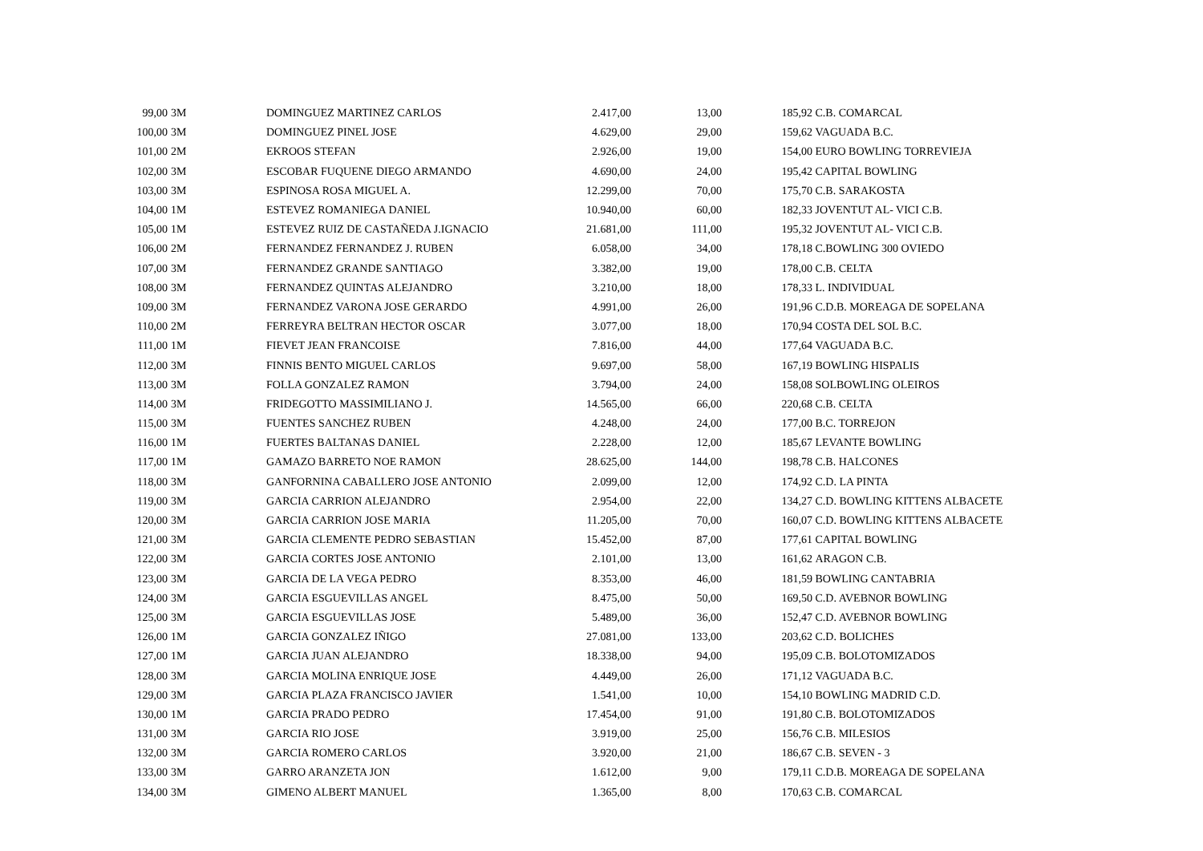| 99,00 | 3M | DOMINGUEZ MARTINEZ CARLOS | 2.417,00 | 13,00 | 185,92 | C.B. COMARCAL |
| 100,00 | 3M | DOMINGUEZ PINEL JOSE | 4.629,00 | 29,00 | 159,62 | VAGUADA B.C. |
| 101,00 | 2M | EKROOS STEFAN | 2.926,00 | 19,00 | 154,00 | EURO BOWLING TORREVIEJA |
| 102,00 | 3M | ESCOBAR FUQUENE DIEGO ARMANDO | 4.690,00 | 24,00 | 195,42 | CAPITAL BOWLING |
| 103,00 | 3M | ESPINOSA ROSA MIGUEL A. | 12.299,00 | 70,00 | 175,70 | C.B. SARAKOSTA |
| 104,00 | 1M | ESTEVEZ ROMANIEGA DANIEL | 10.940,00 | 60,00 | 182,33 | JOVENTUT AL- VICI C.B. |
| 105,00 | 1M | ESTEVEZ RUIZ DE CASTAÑEDA J.IGNACIO | 21.681,00 | 111,00 | 195,32 | JOVENTUT AL- VICI C.B. |
| 106,00 | 2M | FERNANDEZ FERNANDEZ J. RUBEN | 6.058,00 | 34,00 | 178,18 | C.BOWLING 300 OVIEDO |
| 107,00 | 3M | FERNANDEZ GRANDE SANTIAGO | 3.382,00 | 19,00 | 178,00 | C.B. CELTA |
| 108,00 | 3M | FERNANDEZ QUINTAS ALEJANDRO | 3.210,00 | 18,00 | 178,33 | L. INDIVIDUAL |
| 109,00 | 3M | FERNANDEZ VARONA JOSE GERARDO | 4.991,00 | 26,00 | 191,96 | C.D.B. MOREAGA DE SOPELANA |
| 110,00 | 2M | FERREYRA BELTRAN HECTOR OSCAR | 3.077,00 | 18,00 | 170,94 | COSTA DEL SOL B.C. |
| 111,00 | 1M | FIEVET JEAN FRANCOISE | 7.816,00 | 44,00 | 177,64 | VAGUADA B.C. |
| 112,00 | 3M | FINNIS BENTO MIGUEL CARLOS | 9.697,00 | 58,00 | 167,19 | BOWLING HISPALIS |
| 113,00 | 3M | FOLLA GONZALEZ RAMON | 3.794,00 | 24,00 | 158,08 | SOLBOWLING OLEIROS |
| 114,00 | 3M | FRIDEGOTTO MASSIMILIANO J. | 14.565,00 | 66,00 | 220,68 | C.B. CELTA |
| 115,00 | 3M | FUENTES SANCHEZ RUBEN | 4.248,00 | 24,00 | 177,00 | B.C. TORREJON |
| 116,00 | 1M | FUERTES BALTANAS DANIEL | 2.228,00 | 12,00 | 185,67 | LEVANTE BOWLING |
| 117,00 | 1M | GAMAZO BARRETO NOE RAMON | 28.625,00 | 144,00 | 198,78 | C.B. HALCONES |
| 118,00 | 3M | GANFORNINA CABALLERO JOSE ANTONIO | 2.099,00 | 12,00 | 174,92 | C.D. LA PINTA |
| 119,00 | 3M | GARCIA CARRION ALEJANDRO | 2.954,00 | 22,00 | 134,27 | C.D. BOWLING KITTENS ALBACETE |
| 120,00 | 3M | GARCIA CARRION JOSE MARIA | 11.205,00 | 70,00 | 160,07 | C.D. BOWLING KITTENS ALBACETE |
| 121,00 | 3M | GARCIA CLEMENTE PEDRO SEBASTIAN | 15.452,00 | 87,00 | 177,61 | CAPITAL BOWLING |
| 122,00 | 3M | GARCIA CORTES JOSE ANTONIO | 2.101,00 | 13,00 | 161,62 | ARAGON C.B. |
| 123,00 | 3M | GARCIA DE LA VEGA PEDRO | 8.353,00 | 46,00 | 181,59 | BOWLING CANTABRIA |
| 124,00 | 3M | GARCIA ESGUEVILLAS ANGEL | 8.475,00 | 50,00 | 169,50 | C.D. AVEBNOR BOWLING |
| 125,00 | 3M | GARCIA ESGUEVILLAS JOSE | 5.489,00 | 36,00 | 152,47 | C.D. AVEBNOR BOWLING |
| 126,00 | 1M | GARCIA GONZALEZ IÑIGO | 27.081,00 | 133,00 | 203,62 | C.D. BOLICHES |
| 127,00 | 1M | GARCIA JUAN ALEJANDRO | 18.338,00 | 94,00 | 195,09 | C.B. BOLOTOMIZADOS |
| 128,00 | 3M | GARCIA MOLINA ENRIQUE JOSE | 4.449,00 | 26,00 | 171,12 | VAGUADA B.C. |
| 129,00 | 3M | GARCIA PLAZA FRANCISCO JAVIER | 1.541,00 | 10,00 | 154,10 | BOWLING MADRID C.D. |
| 130,00 | 1M | GARCIA PRADO PEDRO | 17.454,00 | 91,00 | 191,80 | C.B. BOLOTOMIZADOS |
| 131,00 | 3M | GARCIA RIO JOSE | 3.919,00 | 25,00 | 156,76 | C.B. MILESIOS |
| 132,00 | 3M | GARCIA ROMERO CARLOS | 3.920,00 | 21,00 | 186,67 | C.B. SEVEN - 3 |
| 133,00 | 3M | GARRO ARANZETA JON | 1.612,00 | 9,00 | 179,11 | C.D.B. MOREAGA DE SOPELANA |
| 134,00 | 3M | GIMENO ALBERT MANUEL | 1.365,00 | 8,00 | 170,63 | C.B. COMARCAL |